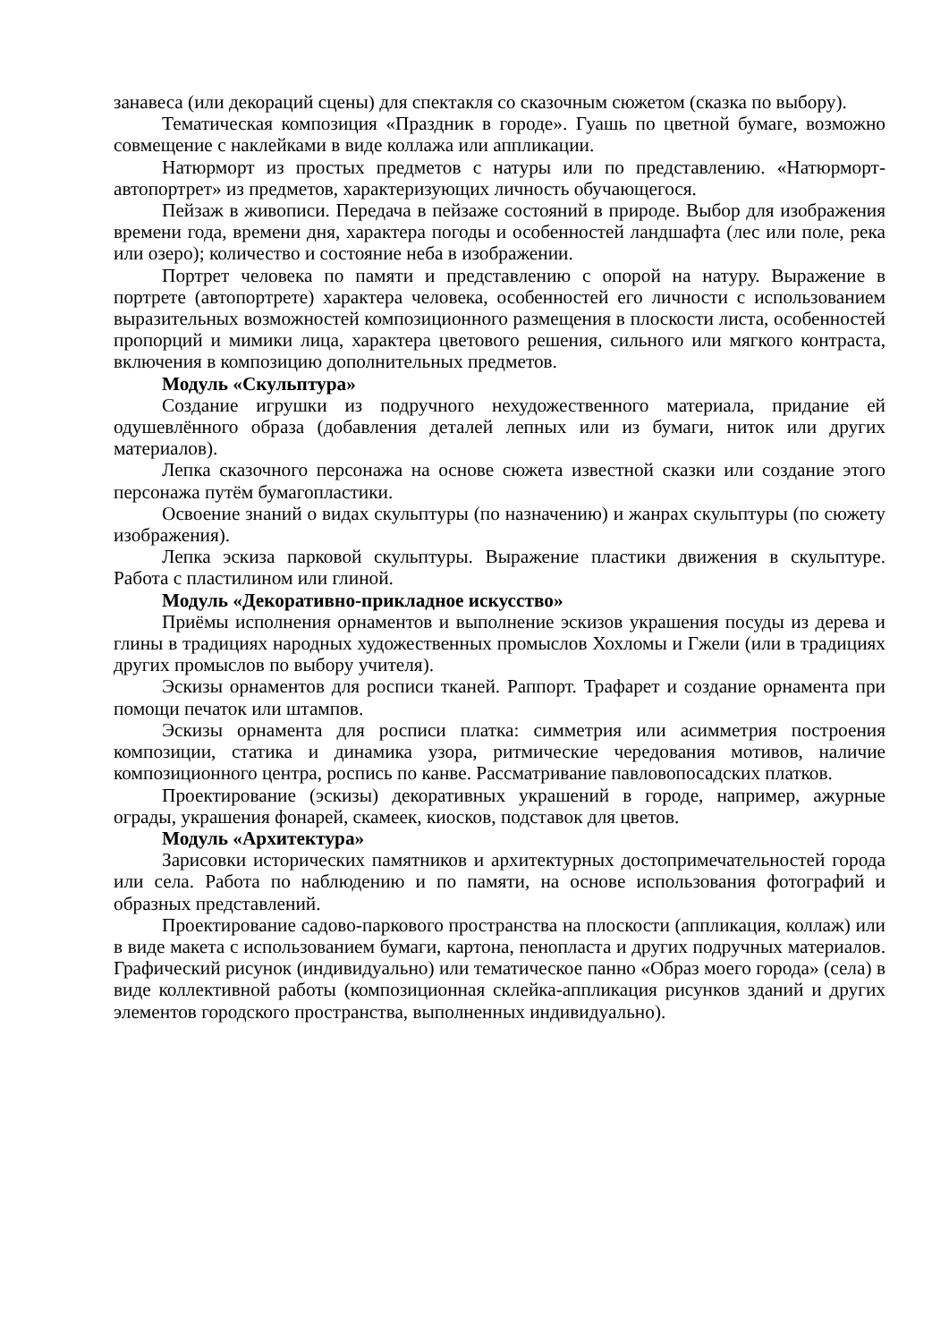занавеса (или декораций сцены) для спектакля со сказочным сюжетом (сказка по выбору).
Тематическая композиция «Праздник в городе». Гуашь по цветной бумаге, возможно совмещение с наклейками в виде коллажа или аппликации.
Натюрморт из простых предметов с натуры или по представлению. «Натюрморт-автопортрет» из предметов, характеризующих личность обучающегося.
Пейзаж в живописи. Передача в пейзаже состояний в природе. Выбор для изображения времени года, времени дня, характера погоды и особенностей ландшафта (лес или поле, река или озеро); количество и состояние неба в изображении.
Портрет человека по памяти и представлению с опорой на натуру. Выражение в портрете (автопортрете) характера человека, особенностей его личности с использованием выразительных возможностей композиционного размещения в плоскости листа, особенностей пропорций и мимики лица, характера цветового решения, сильного или мягкого контраста, включения в композицию дополнительных предметов.
Модуль «Скульптура»
Создание игрушки из подручного нехудожественного материала, придание ей одушевлённого образа (добавления деталей лепных или из бумаги, ниток или других материалов).
Лепка сказочного персонажа на основе сюжета известной сказки или создание этого персонажа путём бумагопластики.
Освоение знаний о видах скульптуры (по назначению) и жанрах скульптуры (по сюжету изображения).
Лепка эскиза парковой скульптуры. Выражение пластики движения в скульптуре. Работа с пластилином или глиной.
Модуль «Декоративно-прикладное искусство»
Приёмы исполнения орнаментов и выполнение эскизов украшения посуды из дерева и глины в традициях народных художественных промыслов Хохломы и Гжели (или в традициях других промыслов по выбору учителя).
Эскизы орнаментов для росписи тканей. Раппорт. Трафарет и создание орнамента при помощи печаток или штампов.
Эскизы орнамента для росписи платка: симметрия или асимметрия построения композиции, статика и динамика узора, ритмические чередования мотивов, наличие композиционного центра, роспись по канве. Рассматривание павловопосадских платков.
Проектирование (эскизы) декоративных украшений в городе, например, ажурные ограды, украшения фонарей, скамеек, киосков, подставок для цветов.
Модуль «Архитектура»
Зарисовки исторических памятников и архитектурных достопримечательностей города или села. Работа по наблюдению и по памяти, на основе использования фотографий и образных представлений.
Проектирование садово-паркового пространства на плоскости (аппликация, коллаж) или в виде макета с использованием бумаги, картона, пенопласта и других подручных материалов. Графический рисунок (индивидуально) или тематическое панно «Образ моего города» (села) в виде коллективной работы (композиционная склейка-аппликация рисунков зданий и других элементов городского пространства, выполненных индивидуально).